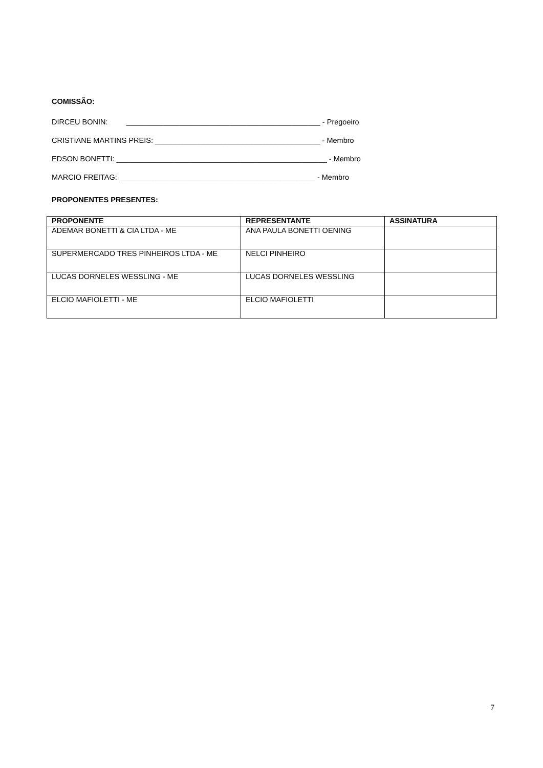COMISSÃO:
DIRCEU BONIN: _______________________________________________ - Pregoeiro
CRISTIANE MARTINS PREIS: ________________________________________ - Membro
EDSON BONETTI: ___________________________________________________ - Membro
MARCIO FREITAG: _______________________________________________ - Membro
PROPONENTES PRESENTES:
| PROPONENTE | REPRESENTANTE | ASSINATURA |
| --- | --- | --- |
| ADEMAR BONETTI & CIA LTDA - ME | ANA PAULA BONETTI OENING | |
| SUPERMERCADO TRES PINHEIROS LTDA - ME | NELCI PINHEIRO | |
| LUCAS DORNELES WESSLING - ME | LUCAS DORNELES WESSLING | |
| ELCIO MAFIOLETTI - ME | ELCIO MAFIOLETTI | |
7